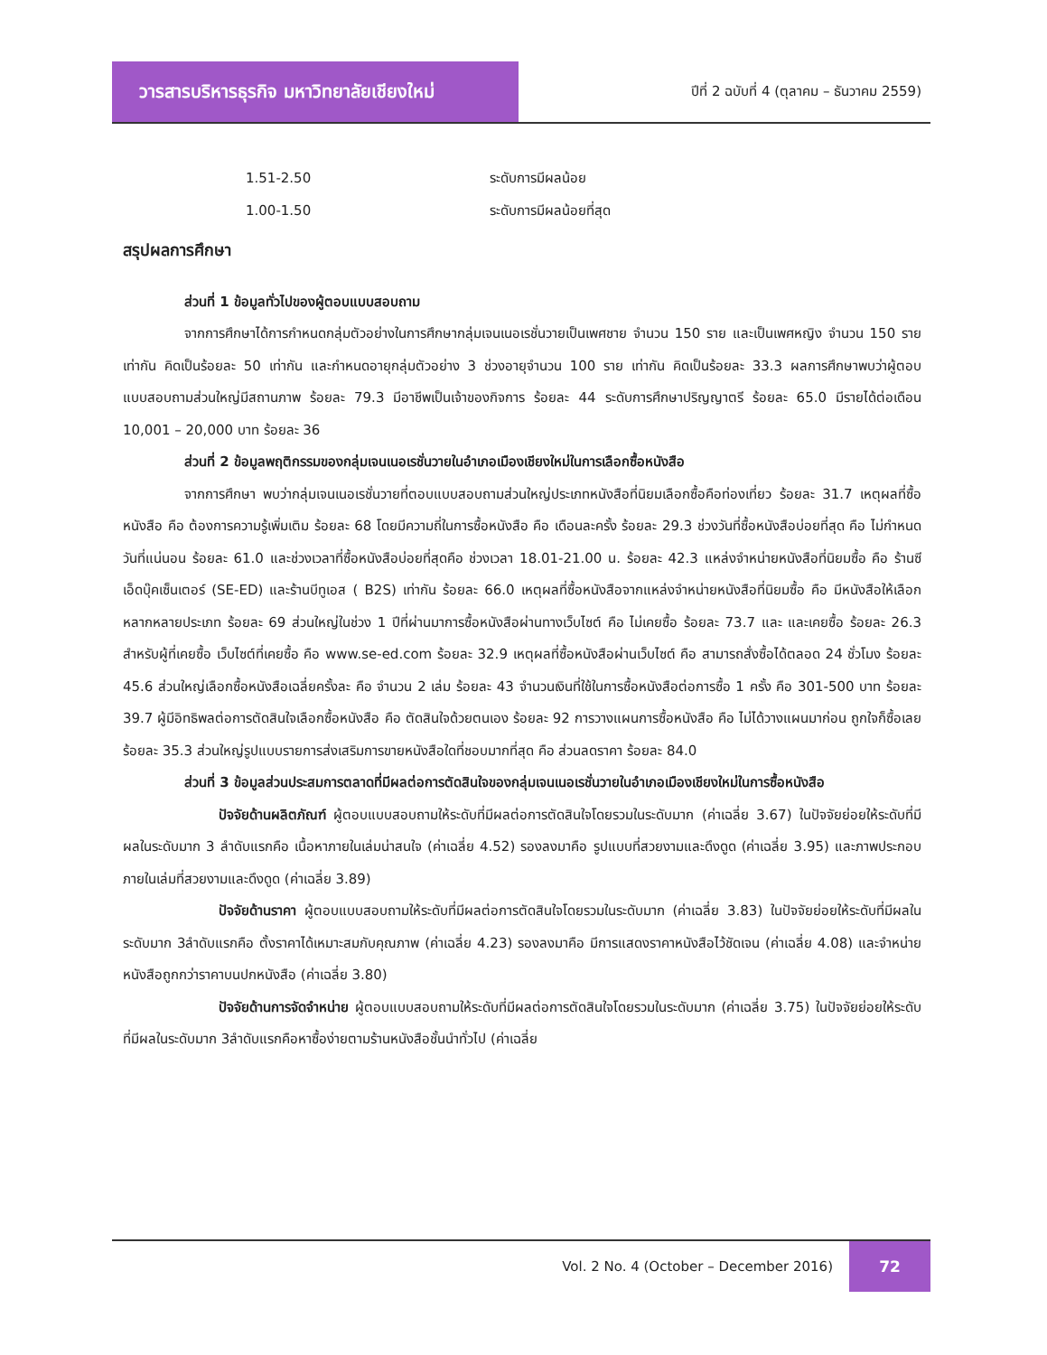วารสารบริหารธุรกิจ มหาวิทยาลัยเชียงใหม่
ปีที่ 2 ฉบับที่ 4 (ตุลาคม – ธันวาคม 2559)
1.51-2.50 ระดับการมีผลน้อย
1.00-1.50 ระดับการมีผลน้อยที่สุด
สรุปผลการศึกษา
ส่วนที่ 1 ข้อมูลทั่วไปของผู้ตอบแบบสอบถาม
จากการศึกษาได้การกำหนดกลุ่มตัวอย่างในการศึกษากลุ่มเจนเนอเรชั่นวายเป็นเพศชาย จำนวน 150 ราย และเป็นเพศหญิง จำนวน 150 ราย เท่ากัน คิดเป็นร้อยละ 50 เท่ากัน และกำหนดอายุกลุ่มตัวอย่าง 3 ช่วงอายุจำนวน 100 ราย เท่ากัน คิดเป็นร้อยละ 33.3 ผลการศึกษาพบว่าผู้ตอบแบบสอบถามส่วนใหญ่มีสถานภาพ ร้อยละ 79.3 มีอาชีพเป็นเจ้าของกิจการ ร้อยละ 44 ระดับการศึกษาปริญญาตรี ร้อยละ 65.0 มีรายได้ต่อเดือน 10,001 – 20,000 บาท ร้อยละ 36
ส่วนที่ 2 ข้อมูลพฤติกรรมของกลุ่มเจนเนอเรชั่นวายในอำเภอเมืองเชียงใหม่ในการเลือกซื้อหนังสือ
จากการศึกษา พบว่ากลุ่มเจนเนอเรชั่นวายที่ตอบแบบสอบถามส่วนใหญ่ประเภทหนังสือที่นิยมเลือกซื้อคือท่องเที่ยว ร้อยละ 31.7 เหตุผลที่ซื้อหนังสือ คือ ต้องการความรู้เพิ่มเติม ร้อยละ 68 โดยมีความถี่ในการซื้อหนังสือ คือ เดือนละครั้ง ร้อยละ 29.3 ช่วงวันที่ซื้อหนังสือบ่อยที่สุด คือ ไม่กำหนดวันที่แน่นอน ร้อยละ 61.0 และช่วงเวลาที่ซื้อหนังสือบ่อยที่สุดคือ ช่วงเวลา 18.01-21.00 น. ร้อยละ 42.3 แหล่งจำหน่ายหนังสือที่นิยมซื้อ คือ ร้านซีเอ็ดบุ๊คเซ็นเตอร์ (SE-ED) และร้านบีทูเอส ( B2S) เท่ากัน ร้อยละ 66.0 เหตุผลที่ซื้อหนังสือจากแหล่งจำหน่ายหนังสือที่นิยมซื้อ คือ มีหนังสือให้เลือกหลากหลายประเภท ร้อยละ 69 ส่วนใหญ่ในช่วง 1 ปีที่ผ่านมาการซื้อหนังสือผ่านทางเว็บไซต์ คือ ไม่เคยซื้อ ร้อยละ 73.7 และ และเคยซื้อ ร้อยละ 26.3 สำหรับผู้ที่เคยซื้อ เว็บไซต์ที่เคยซื้อ คือ www.se-ed.com ร้อยละ 32.9 เหตุผลที่ซื้อหนังสือผ่านเว็บไซต์ คือ สามารถสั่งซื้อได้ตลอด 24 ชั่วโมง ร้อยละ 45.6 ส่วนใหญ่เลือกซื้อหนังสือเฉลี่ยครั้งละ คือ จำนวน 2 เล่ม ร้อยละ 43 จำนวนเงินที่ใช้ในการซื้อหนังสือต่อการซื้อ 1 ครั้ง คือ 301-500 บาท ร้อยละ 39.7 ผู้มีอิทธิพลต่อการตัดสินใจเลือกซื้อหนังสือ คือ ตัดสินใจด้วยตนเอง ร้อยละ 92 การวางแผนการซื้อหนังสือ คือ ไม่ได้วางแผนมาก่อน ถูกใจก็ซื้อเลย ร้อยละ 35.3 ส่วนใหญ่รูปแบบรายการส่งเสริมการขายหนังสือใดที่ชอบมากที่สุด คือ ส่วนลดราคา ร้อยละ 84.0
ส่วนที่ 3 ข้อมูลส่วนประสมการตลาดที่มีผลต่อการตัดสินใจของกลุ่มเจนเนอเรชั่นวายในอำเภอเมืองเชียงใหม่ในการซื้อหนังสือ
ปัจจัยด้านผลิตภัณฑ์ ผู้ตอบแบบสอบถามให้ระดับที่มีผลต่อการตัดสินใจโดยรวมในระดับมาก (ค่าเฉลี่ย 3.67) ในปัจจัยย่อยให้ระดับที่มีผลในระดับมาก 3 ลำดับแรกคือ เนื้อหาภายในเล่มน่าสนใจ (ค่าเฉลี่ย 4.52) รองลงมาคือ รูปแบบที่สวยงามและดึงดูด (ค่าเฉลี่ย 3.95) และภาพประกอบภายในเล่มที่สวยงามและดึงดูด (ค่าเฉลี่ย 3.89)
ปัจจัยด้านราคา ผู้ตอบแบบสอบถามให้ระดับที่มีผลต่อการตัดสินใจโดยรวมในระดับมาก (ค่าเฉลี่ย 3.83) ในปัจจัยย่อยให้ระดับที่มีผลในระดับมาก 3ลำดับแรกคือ ตั้งราคาได้เหมาะสมกับคุณภาพ (ค่าเฉลี่ย 4.23) รองลงมาคือ มีการแสดงราคาหนังสือไว้ชัดเจน (ค่าเฉลี่ย 4.08) และจำหน่ายหนังสือถูกกว่าราคาบนปกหนังสือ (ค่าเฉลี่ย 3.80)
ปัจจัยด้านการจัดจำหน่าย ผู้ตอบแบบสอบถามให้ระดับที่มีผลต่อการตัดสินใจโดยรวมในระดับมาก (ค่าเฉลี่ย 3.75) ในปัจจัยย่อยให้ระดับที่มีผลในระดับมาก 3ลำดับแรกคือหาซื้อง่ายตามร้านหนังสือชั้นนำทั่วไป (ค่าเฉลี่ย
Vol. 2 No. 4 (October – December 2016)
72